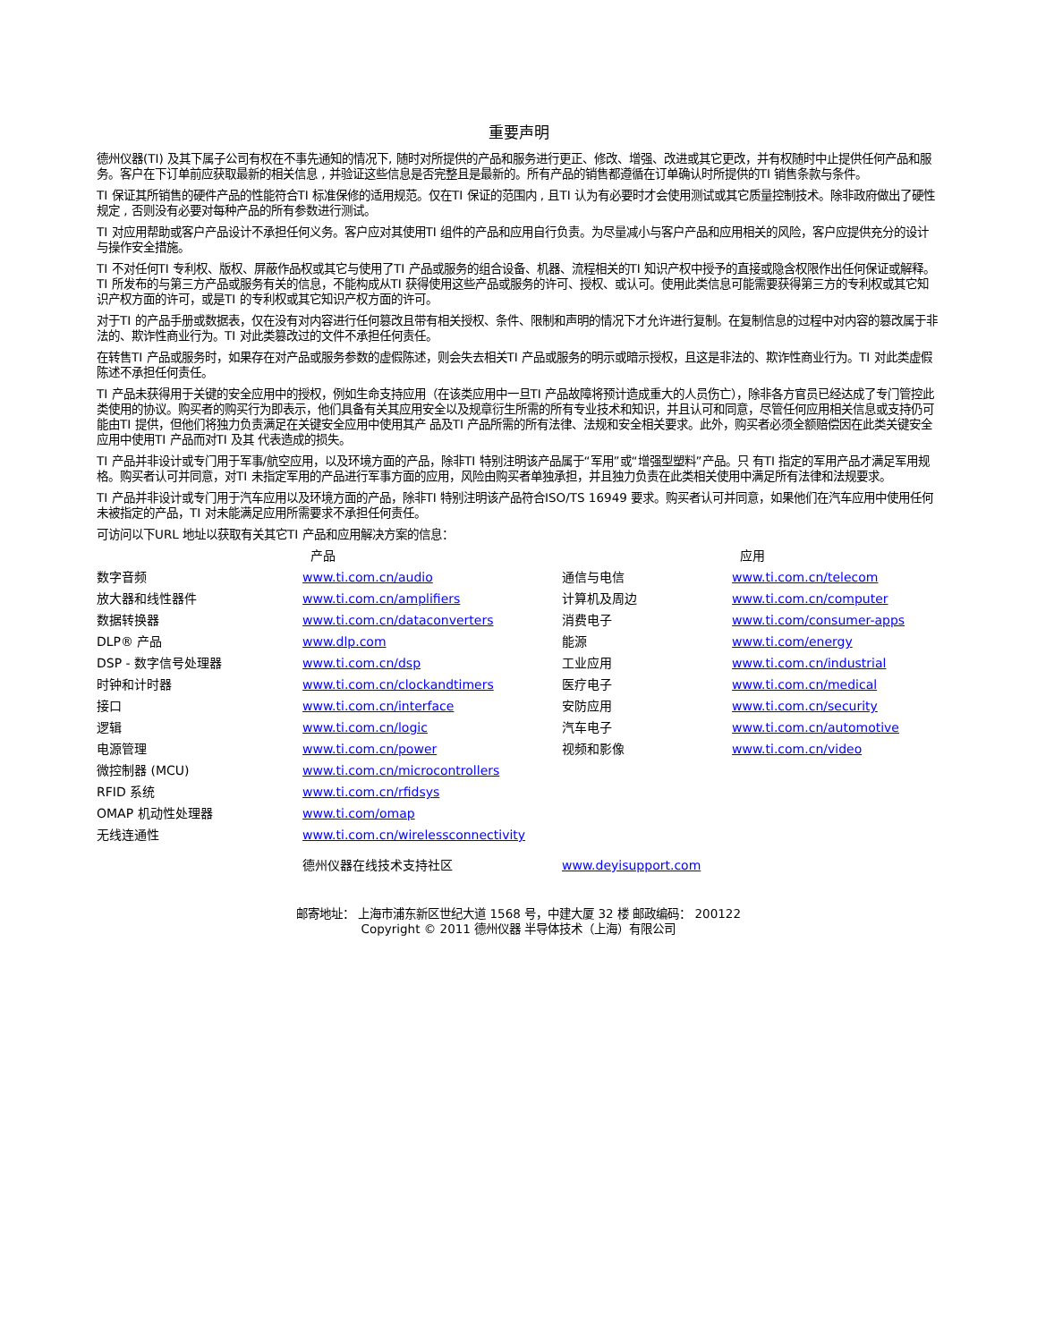重要声明
德州仪器(TI) 及其下属子公司有权在不事先通知的情况下, 随时对所提供的产品和服务进行更正、修改、增强、改进或其它更改，并有权随时中止提供任何产品和服务。客户在下订单前应获取最新的相关信息 , 并验证这些信息是否完整且是最新的。所有产品的销售都遵循在订单确认时所提供的TI 销售条款与条件。
TI 保证其所销售的硬件产品的性能符合TI 标准保修的适用规范。仅在TI 保证的范围内 , 且TI 认为有必要时才会使用测试或其它质量控制技术。除非政府做出了硬性规定 , 否则没有必要对每种产品的所有参数进行测试。
TI 对应用帮助或客户产品设计不承担任何义务。客户应对其使用TI 组件的产品和应用自行负责。为尽量减小与客户产品和应用相关的风险，客户应提供充分的设计与操作安全措施。
TI 不对任何TI 专利权、版权、屏蔽作品权或其它与使用了TI 产品或服务的组合设备、机器、流程相关的TI 知识产权中授予的直接或隐含权限作出任何保证或解释。TI 所发布的与第三方产品或服务有关的信息，不能构成从TI 获得使用这些产品或服务的许可、授权、或认可。使用此类信息可能需要获得第三方的专利权或其它知识产权方面的许可，或是TI 的专利权或其它知识产权方面的许可。
对于TI 的产品手册或数据表，仅在没有对内容进行任何篡改且带有相关授权、条件、限制和声明的情况下才允许进行复制。在复制信息的过程中对内容的篡改属于非法的、欺诈性商业行为。TI 对此类篡改过的文件不承担任何责任。
在转售TI 产品或服务时，如果存在对产品或服务参数的虚假陈述，则会失去相关TI 产品或服务的明示或暗示授权，且这是非法的、欺诈性商业行为。TI 对此类虚假陈述不承担任何责任。
TI 产品未获得用于关键的安全应用中的授权，例如生命支持应用（在该类应用中一旦TI 产品故障将预计造成重大的人员伤亡），除非各方官员已经达成了专门管控此类使用的协议。购买者的购买行为即表示，他们具备有关其应用安全以及规章衍生所需的所有专业技术和知识，并且认可和同意，尽管任何应用相关信息或支持仍可能由TI 提供，但他们将独力负责满足在关键安全应用中使用其产 品及TI 产品所需的所有法律、法规和安全相关要求。此外，购买者必须全额赔偿因在此类关键安全应用中使用TI 产品而对TI 及其 代表造成的损失。
TI 产品并非设计或专门用于军事/航空应用，以及环境方面的产品，除非TI 特别注明该产品属于“军用”或“增强型塑料”产品。只 有TI 指定的军用产品才满足军用规格。购买者认可并同意，对TI 未指定军用的产品进行军事方面的应用，风险由购买者单独承担，并且独力负责在此类相关使用中满足所有法律和法规要求。
TI 产品并非设计或专门用于汽车应用以及环境方面的产品，除非TI 特别注明该产品符合ISO/TS 16949 要求。购买者认可并同意，如果他们在汽车应用中使用任何未被指定的产品，TI 对未能满足应用所需要求不承担任何责任。
可访问以下URL 地址以获取有关其它TI 产品和应用解决方案的信息：
| | 产品 | | 应用 |
| --- | --- | --- | --- |
| 数字音频 | www.ti.com.cn/audio | 通信与电信 | www.ti.com.cn/telecom |
| 放大器和线性器件 | www.ti.com.cn/amplifiers | 计算机及周边 | www.ti.com.cn/computer |
| 数据转换器 | www.ti.com.cn/dataconverters | 消费电子 | www.ti.com/consumer-apps |
| DLP® 产品 | www.dlp.com | 能源 | www.ti.com/energy |
| DSP - 数字信号处理器 | www.ti.com.cn/dsp | 工业应用 | www.ti.com.cn/industrial |
| 时钟和计时器 | www.ti.com.cn/clockandtimers | 医疗电子 | www.ti.com.cn/medical |
| 接口 | www.ti.com.cn/interface | 安防应用 | www.ti.com.cn/security |
| 逻辑 | www.ti.com.cn/logic | 汽车电子 | www.ti.com.cn/automotive |
| 电源管理 | www.ti.com.cn/power | 视频和影像 | www.ti.com.cn/video |
| 微控制器 (MCU) | www.ti.com.cn/microcontrollers | | |
| RFID 系统 | www.ti.com.cn/rfidsys | | |
| OMAP 机动性处理器 | www.ti.com/omap | | |
| 无线连通性 | www.ti.com.cn/wirelessconnectivity | | |
| | 德州仪器在线技术支持社区 | www.deyisupport.com | |
邮寄地址： 上海市浦东新区世纪大道 1568 号，中建大厦 32 楼 邮政编码： 200122
Copyright © 2011 德州仪器 半导体技术（上海）有限公司